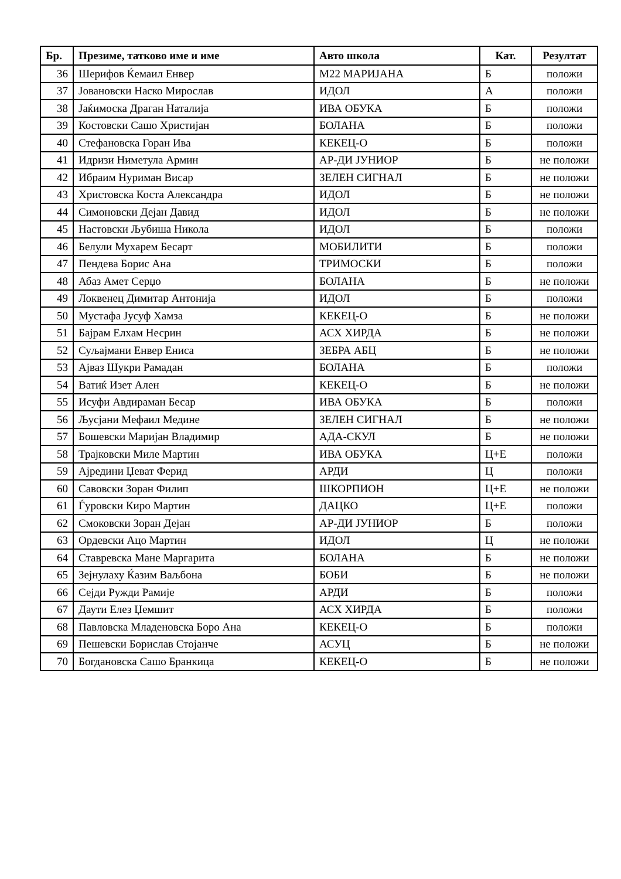| Бр. | Презиме, татково име и име | Авто школа | Кат. | Резултат |
| --- | --- | --- | --- | --- |
| 36 | Шерифов Ќемаил Енвер | М22 МАРИЈАНА | Б | положи |
| 37 | Јовановски Наско Мирослав | ИДОЛ | А | положи |
| 38 | Јаќимоска Драган Наталија | ИВА ОБУКА | Б | положи |
| 39 | Костовски Сашо Христијан | БОЛАНА | Б | положи |
| 40 | Стефановска Горан Ива | КЕКЕЦ-О | Б | положи |
| 41 | Идризи Ниметула Армин | АР-ДИ ЈУНИОР | Б | не положи |
| 42 | Ибраим Нуриман Висар | ЗЕЛЕН СИГНАЛ | Б | не положи |
| 43 | Христовска Коста Александра | ИДОЛ | Б | не положи |
| 44 | Симоновски Дејан Давид | ИДОЛ | Б | не положи |
| 45 | Настовски Љубиша Никола | ИДОЛ | Б | положи |
| 46 | Белули Мухарем Бесарт | МОБИЛИТИ | Б | положи |
| 47 | Пендева Борис Ана | ТРИМОСКИ | Б | положи |
| 48 | Абаз Амет Серџо | БОЛАНА | Б | не положи |
| 49 | Локвенец Димитар Антонија | ИДОЛ | Б | положи |
| 50 | Мустафа Јусуф Хамза | КЕКЕЦ-О | Б | не положи |
| 51 | Бајрам Елхам Несрин | АСХ ХИРДА | Б | не положи |
| 52 | Суљајмани Енвер Ениса | ЗЕБРА АБЦ | Б | не положи |
| 53 | Ајваз Шукри Рамадан | БОЛАНА | Б | положи |
| 54 | Ватиќ Изет Ален | КЕКЕЦ-О | Б | не положи |
| 55 | Исуфи Авдираман Бесар | ИВА ОБУКА | Б | положи |
| 56 | Љусјани Мефаил Медине | ЗЕЛЕН СИГНАЛ | Б | не положи |
| 57 | Бошевски Маријан Владимир | АДА-СКУЛ | Б | не положи |
| 58 | Трајковски Миле Мартин | ИВА ОБУКА | Ц+Е | положи |
| 59 | Ајредини Џеват Ферид | АРДИ | Ц | положи |
| 60 | Савовски Зоран Филип | ШКОРПИОН | Ц+Е | не положи |
| 61 | Ѓуровски Киро Мартин | ДАЦКО | Ц+Е | положи |
| 62 | Смоковски Зоран Дејан | АР-ДИ ЈУНИОР | Б | положи |
| 63 | Ордевски Ацо Мартин | ИДОЛ | Ц | не положи |
| 64 | Ставревска Мане Маргарита | БОЛАНА | Б | не положи |
| 65 | Зејнулаху Ќазим Ваљбона | БОБИ | Б | не положи |
| 66 | Сејди Ружди Рамије | АРДИ | Б | положи |
| 67 | Даути Елез Џемшит | АСХ ХИРДА | Б | положи |
| 68 | Павловска Младеновска Боро Ана | КЕКЕЦ-О | Б | положи |
| 69 | Пешевски Борислав Стојанче | АСУЦ | Б | не положи |
| 70 | Богдановска Сашо Бранкица | КЕКЕЦ-О | Б | не положи |